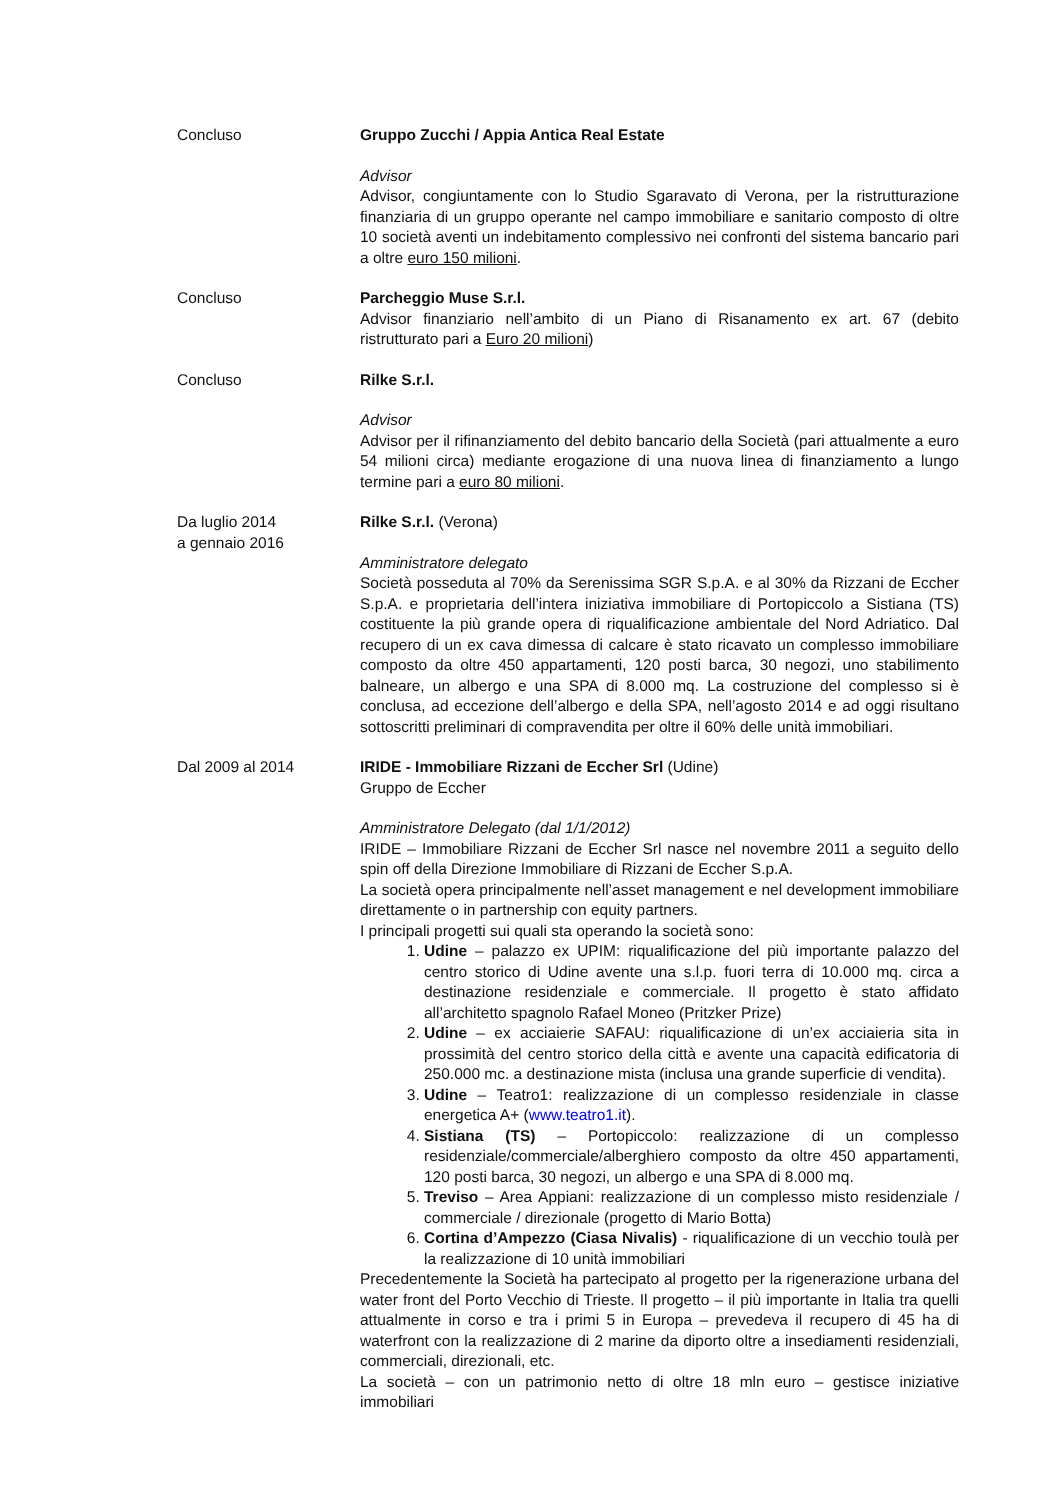Concluso Gruppo Zucchi / Appia Antica Real Estate
Advisor
Advisor, congiuntamente con lo Studio Sgaravato di Verona, per la ristrutturazione finanziaria di un gruppo operante nel campo immobiliare e sanitario composto di oltre 10 società aventi un indebitamento complessivo nei confronti del sistema bancario pari a oltre euro 150 milioni.
Concluso Parcheggio Muse S.r.l.
Advisor finanziario nell’ambito di un Piano di Risanamento ex art. 67 (debito ristrutturato pari a Euro 20 milioni)
Concluso Rilke S.r.l.
Advisor
Advisor per il rifinanziamento del debito bancario della Società (pari attualmente a euro 54 milioni circa) mediante erogazione di una nuova linea di finanziamento a lungo termine pari a euro 80 milioni.
Da luglio 2014
a gennaio 2016
Rilke S.r.l. (Verona)
Amministratore delegato
Società posseduta al 70% da Serenissima SGR S.p.A. e al 30% da Rizzani de Eccher S.p.A. e proprietaria dell’intera iniziativa immobiliare di Portopiccolo a Sistiana (TS) costituente la più grande opera di riqualificazione ambientale del Nord Adriatico. Dal recupero di un ex cava dimessa di calcare è stato ricavato un complesso immobiliare composto da oltre 450 appartamenti, 120 posti barca, 30 negozi, uno stabilimento balneare, un albergo e una SPA di 8.000 mq. La costruzione del complesso si è conclusa, ad eccezione dell’albergo e della SPA, nell’agosto 2014 e ad oggi risultano sottoscritti preliminari di compravendita per oltre il 60% delle unità immobiliari.
Dal 2009 al 2014 IRIDE - Immobiliare Rizzani de Eccher Srl (Udine)
Gruppo de Eccher
Amministratore Delegato (dal 1/1/2012)
IRIDE – Immobiliare Rizzani de Eccher Srl nasce nel novembre 2011 a seguito dello spin off della Direzione Immobiliare di Rizzani de Eccher S.p.A.
La società opera principalmente nell’asset management e nel development immobiliare direttamente o in partnership con equity partners.
I principali progetti sui quali sta operando la società sono:
1. Udine – palazzo ex UPIM: riqualificazione del più importante palazzo del centro storico di Udine avente una s.l.p. fuori terra di 10.000 mq. circa a destinazione residenziale e commerciale. Il progetto è stato affidato all’architetto spagnolo Rafael Moneo (Pritzker Prize)
2. Udine – ex acciaierie SAFAU: riqualificazione di un’ex acciaieria sita in prossimità del centro storico della città e avente una capacità edificatoria di 250.000 mc. a destinazione mista (inclusa una grande superficie di vendita).
3. Udine – Teatro1: realizzazione di un complesso residenziale in classe energetica A+ (www.teatro1.it).
4. Sistiana (TS) – Portopiccolo: realizzazione di un complesso residenziale/commerciale/alberghiero composto da oltre 450 appartamenti, 120 posti barca, 30 negozi, un albergo e una SPA di 8.000 mq.
5. Treviso – Area Appiani: realizzazione di un complesso misto residenziale / commerciale / direzionale (progetto di Mario Botta)
6. Cortina d’Ampezzo (Ciasa Nivalis) - riqualificazione di un vecchio toulà per la realizzazione di 10 unità immobiliari
Precedentemente la Società ha partecipato al progetto per la rigenerazione urbana del water front del Porto Vecchio di Trieste. Il progetto – il più importante in Italia tra quelli attualmente in corso e tra i primi 5 in Europa – prevedeva il recupero di 45 ha di waterfront con la realizzazione di 2 marine da diporto oltre a insediamenti residenziali, commerciali, direzionali, etc.
La società – con un patrimonio netto di oltre 18 mln euro – gestisce iniziative immobiliari